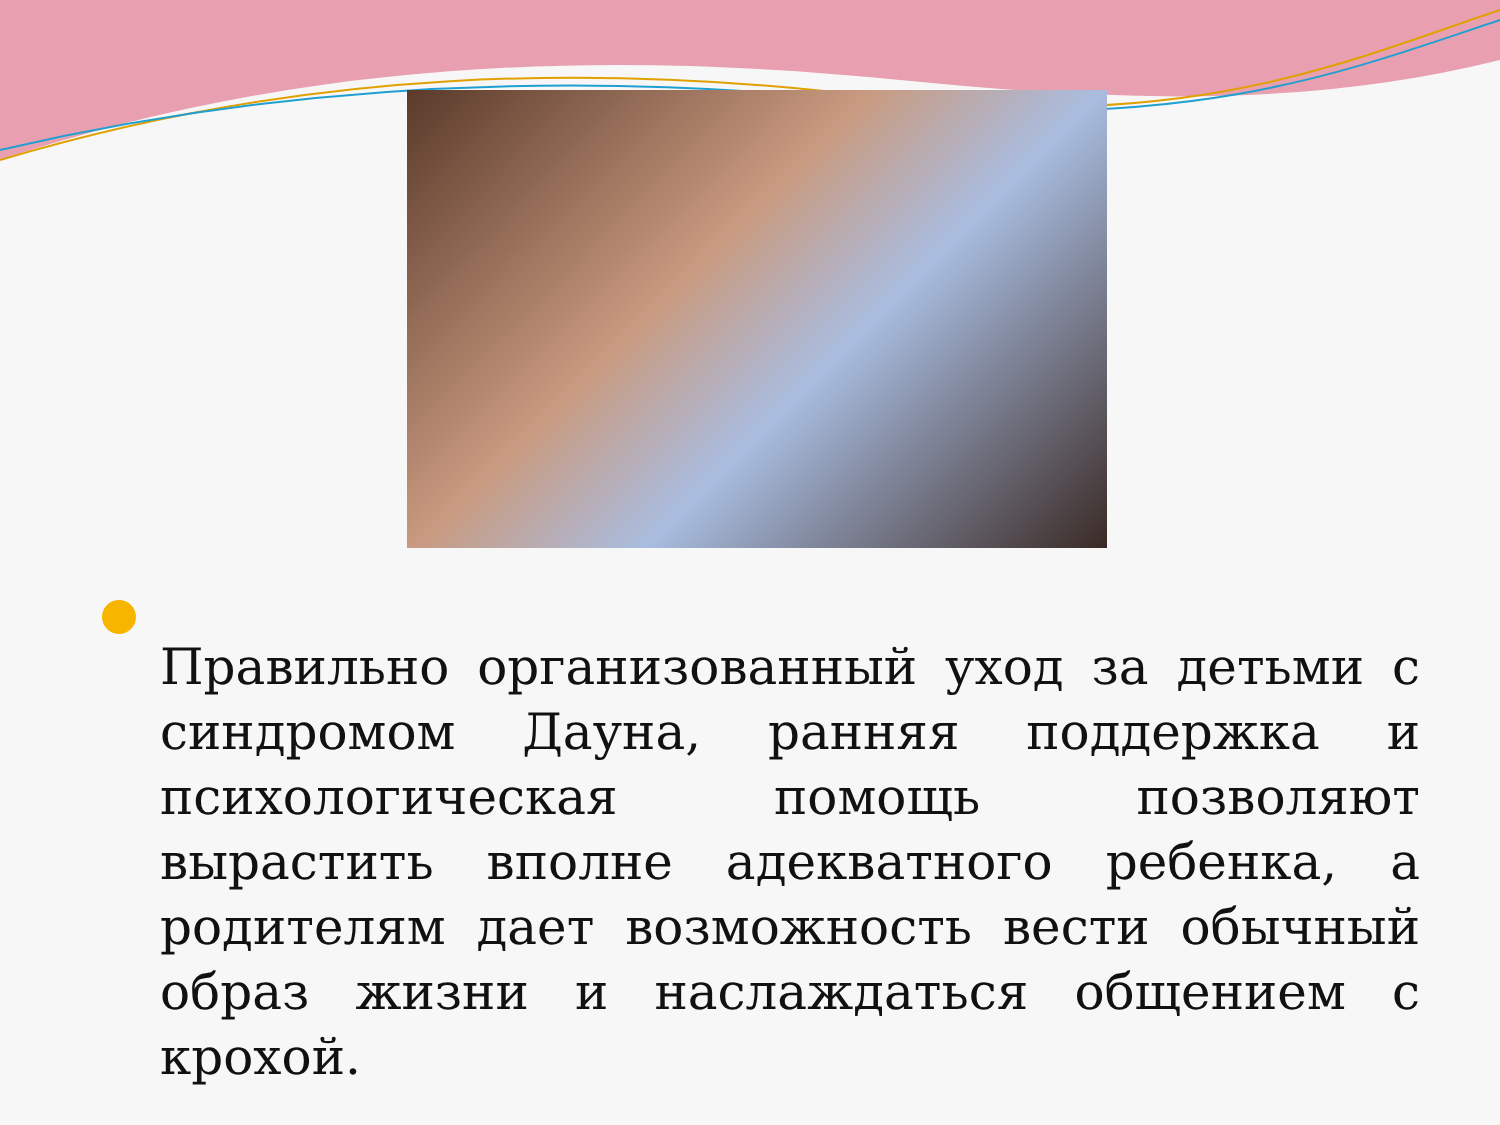Правильно организованный уход за детьми с синдромом Дауна, ранняя поддержка и психологическая помощь позволяют вырастить вполне адекватного ребенка, а родителям дает возможность вести обычный образ жизни и наслаждаться общением с крохой.